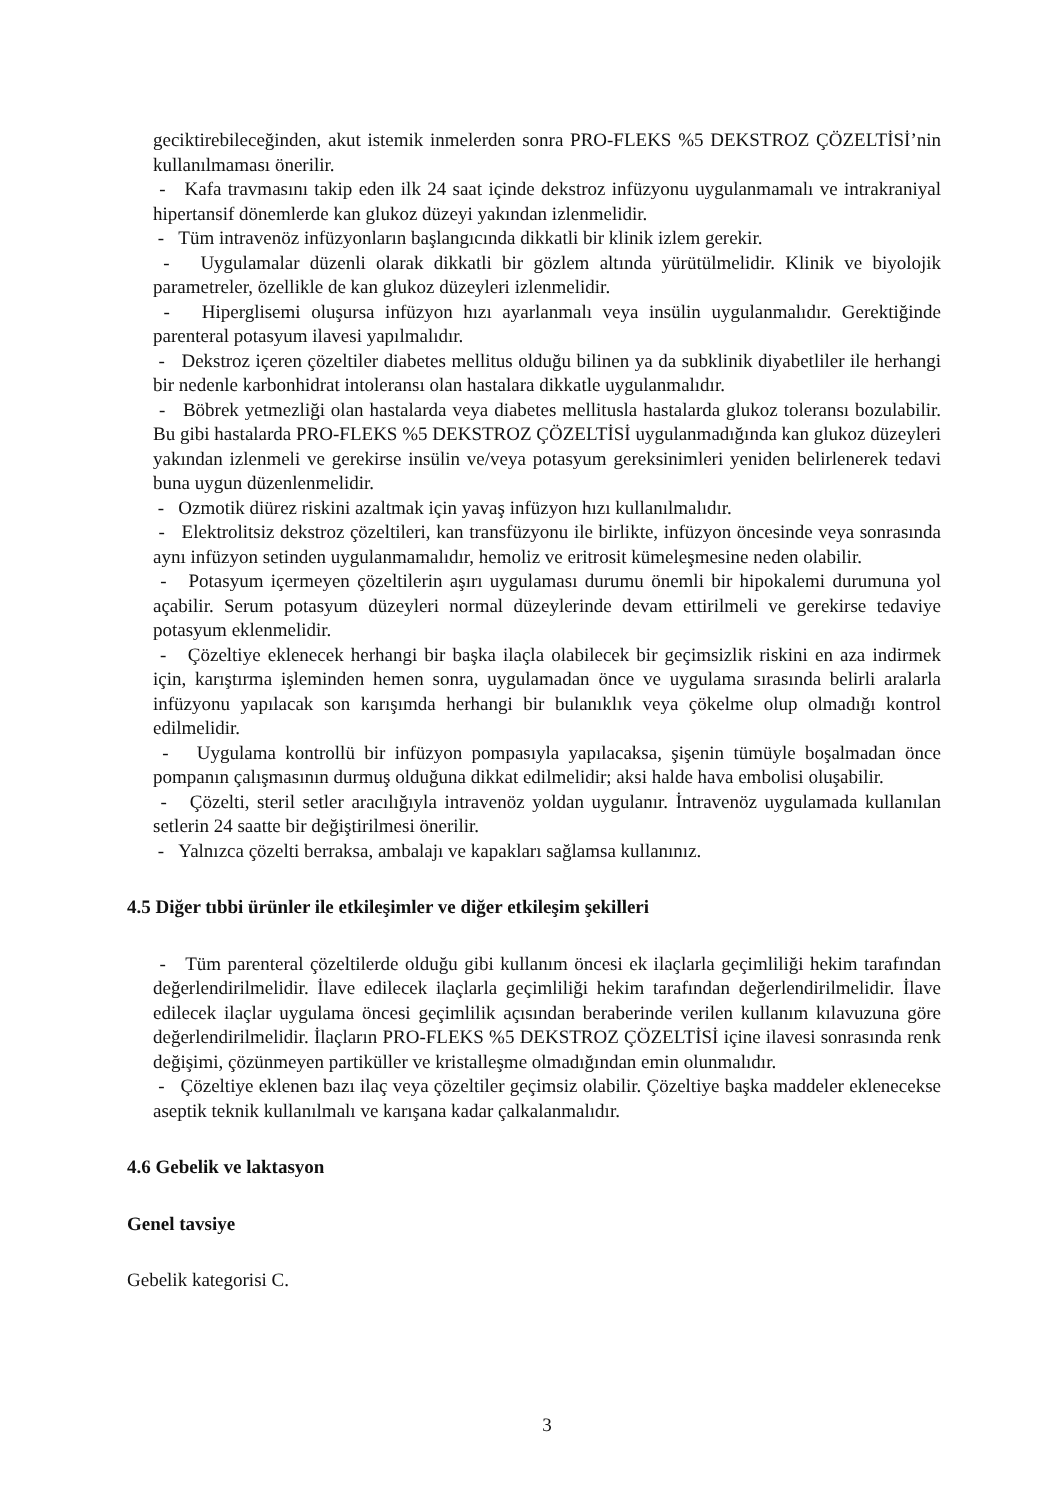geciktirebileceğinden, akut istemik inmelerden sonra PRO-FLEKS %5 DEKSTROZ ÇÖZELTİSİ’nin kullanılmaması önerilir.
- Kafa travmasını takip eden ilk 24 saat içinde dekstroz infüzyonu uygulanmamalı ve intrakraniyal hipertansif dönemlerde kan glukoz düzeyi yakından izlenmelidir.
- Tüm intravenöz infüzyonların başlangıcında dikkatli bir klinik izlem gerekir.
- Uygulamalar düzenli olarak dikkatli bir gözlem altında yürütülmelidir. Klinik ve biyolojik parametreler, özellikle de kan glukoz düzeyleri izlenmelidir.
- Hiperglisemi oluşursa infüzyon hızı ayarlanmalı veya insülin uygulanmalıdır. Gerektiğinde parenteral potasyum ilavesi yapılmalıdır.
- Dekstroz içeren çözeltiler diabetes mellitus olduğu bilinen ya da subklinik diyabetliler ile herhangi bir nedenle karbonhidrat intoleransı olan hastalara dikkatle uygulanmalıdır.
- Böbrek yetmezliği olan hastalarda veya diabetes mellitusla hastalarda glukoz toleransı bozulabilir. Bu gibi hastalarda PRO-FLEKS %5 DEKSTROZ ÇÖZELTİSİ uygulanmadığında kan glukoz düzeyleri yakından izlenmeli ve gerekirse insülin ve/veya potasyum gereksinimleri yeniden belirlenerek tedavi buna uygun düzenlenmelidir.
- Ozmotik diürez riskini azaltmak için yavaş infüzyon hızı kullanılmalıdır.
- Elektrolitsiz dekstroz çözeltileri, kan transfüzyonu ile birlikte, infüzyon öncesinde veya sonrasında aynı infüzyon setinden uygulanmamalıdır, hemoliz ve eritrosit kümeleşmesine neden olabilir.
- Potasyum içermeyen çözeltilerin aşırı uygulaması durumu önemli bir hipokalemi durumuna yol açabilir. Serum potasyum düzeyleri normal düzeylerinde devam ettirilmeli ve gerekirse tedaviye potasyum eklenmelidir.
- Çözeltiye eklenecek herhangi bir başka ilaçla olabilecek bir geçimsizlik riskini en aza indirmek için, karıştırma işleminden hemen sonra, uygulamadan önce ve uygulama sırasında belirli aralarla infüzyonu yapılacak son karışımda herhangi bir bulanıklık veya çökelme olup olmadığı kontrol edilmelidir.
- Uygulama kontrollü bir infüzyon pompasıyla yapılacaksa, şişenin tümüyle boşalmadan önce pompanın çalışmasının durmuş olduğuna dikkat edilmelidir; aksi halde hava embolisi oluşabilir.
- Çözelti, steril setler aracılığıyla intravenöz yoldan uygulanır. İntravenöz uygulamada kullanılan setlerin 24 saatte bir değiştirilmesi önerilir.
- Yalnızca çözelti berraksa, ambalajı ve kapakları sağlamsa kullanınız.
4.5 Diğer tıbbi ürünler ile etkileşimler ve diğer etkileşim şekilleri
- Tüm parenteral çözeltilerde olduğu gibi kullanım öncesi ek ilaçlarla geçimliliği hekim tarafından değerlendirilmelidir. İlave edilecek ilaçlarla geçimliliği hekim tarafından değerlendirilmelidir. İlave edilecek ilaçlar uygulama öncesi geçimlilik açısından beraberinde verilen kullanım kılavuzuna göre değerlendirilmelidir. İlaçların PRO-FLEKS %5 DEKSTROZ ÇÖZELTİSİ içine ilavesi sonrasında renk değişimi, çözünmeyen partiküller ve kristalleşme olmadığından emin olunmalıdır.
- Çözeltiye eklenen bazı ilaç veya çözeltiler geçimsiz olabilir. Çözeltiye başka maddeler eklenecekse aseptik teknik kullanılmalı ve karışana kadar çalkalanmalıdır.
4.6 Gebelik ve laktasyon
Genel tavsiye
Gebelik kategorisi C.
3